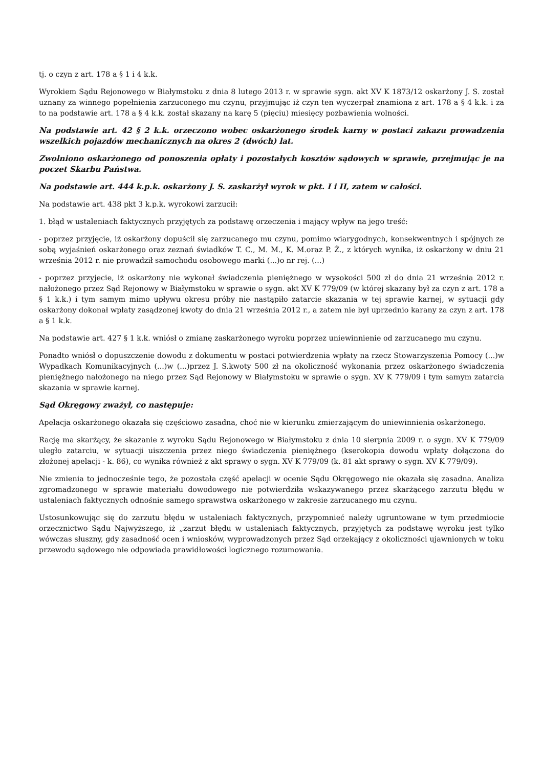tj. o czyn z art. 178 a § 1 i 4 k.k.
Wyrokiem Sądu Rejonowego w Białymstoku z dnia 8 lutego 2013 r. w sprawie sygn. akt XV K 1873/12 oskarżony J. S. został uznany za winnego popełnienia zarzuconego mu czynu, przyjmując iż czyn ten wyczerpał znamiona z art. 178 a § 4 k.k. i za to na podstawie art. 178 a § 4 k.k. został skazany na karę 5 (pięciu) miesięcy pozbawienia wolności.
Na podstawie art. 42 § 2 k.k. orzeczono wobec oskarżonego środek karny w postaci zakazu prowadzenia wszelkich pojazdów mechanicznych na okres 2 (dwóch) lat.
Zwolniono oskarżonego od ponoszenia opłaty i pozostałych kosztów sądowych w sprawie, przejmując je na poczet Skarbu Państwa.
Na podstawie art. 444 k.p.k. oskarżony J. S. zaskarżył wyrok w pkt. I i II, zatem w całości.
Na podstawie art. 438 pkt 3 k.p.k. wyrokowi zarzucił:
1. błąd w ustaleniach faktycznych przyjętych za podstawę orzeczenia i mający wpływ na jego treść:
- poprzez przyjęcie, iż oskarżony dopuścił się zarzucanego mu czynu, pomimo wiarygodnych, konsekwentnych i spójnych ze sobą wyjaśnień oskarżonego oraz zeznań świadków T. C., M. M., K. M.oraz P. Ż., z których wynika, iż oskarżony w dniu 21 września 2012 r. nie prowadził samochodu osobowego marki (...)o nr rej. (...)
- poprzez przyjecie, iż oskarżony nie wykonał świadczenia pieniężnego w wysokości 500 zł do dnia 21 września 2012 r. nałożonego przez Sąd Rejonowy w Białymstoku w sprawie o sygn. akt XV K 779/09 (w której skazany był za czyn z art. 178 a § 1 k.k.) i tym samym mimo upływu okresu próby nie nastąpiło zatarcie skazania w tej sprawie karnej, w sytuacji gdy oskarżony dokonał wpłaty zasądzonej kwoty do dnia 21 września 2012 r., a zatem nie był uprzednio karany za czyn z art. 178 a § 1 k.k.
Na podstawie art. 427 § 1 k.k. wniósł o zmianę zaskarżonego wyroku poprzez uniewinnienie od zarzucanego mu czynu.
Ponadto wniósł o dopuszczenie dowodu z dokumentu w postaci potwierdzenia wpłaty na rzecz Stowarzyszenia Pomocy (...)w Wypadkach Komunikacyjnych (...)w (...)przez J. S.kwoty 500 zł na okoliczność wykonania przez oskarżonego świadczenia pieniężnego nałożonego na niego przez Sąd Rejonowy w Białymstoku w sprawie o sygn. XV K 779/09 i tym samym zatarcia skazania w sprawie karnej.
Sąd Okręgowy zważył, co następuje:
Apelacja oskarżonego okazała się częściowo zasadna, choć nie w kierunku zmierzającym do uniewinnienia oskarżonego.
Rację ma skarżący, że skazanie z wyroku Sądu Rejonowego w Białymstoku z dnia 10 sierpnia 2009 r. o sygn. XV K 779/09 uległo zatarciu, w sytuacji uiszczenia przez niego świadczenia pieniężnego (kserokopia dowodu wpłaty dołączona do złożonej apelacji - k. 86), co wynika również z akt sprawy o sygn. XV K 779/09 (k. 81 akt sprawy o sygn. XV K 779/09).
Nie zmienia to jednocześnie tego, że pozostała część apelacji w ocenie Sądu Okręgowego nie okazała się zasadna. Analiza zgromadzonego w sprawie materiału dowodowego nie potwierdziła wskazywanego przez skarżącego zarzutu błędu w ustaleniach faktycznych odnośnie samego sprawstwa oskarżonego w zakresie zarzucanego mu czynu.
Ustosunkowując się do zarzutu błędu w ustaleniach faktycznych, przypomnieć należy ugruntowane w tym przedmiocie orzecznictwo Sądu Najwyższego, iż „zarzut błędu w ustaleniach faktycznych, przyjętych za podstawę wyroku jest tylko wówczas słuszny, gdy zasadność ocen i wniosków, wyprowadzonych przez Sąd orzekający z okoliczności ujawnionych w toku przewodu sądowego nie odpowiada prawidłowości logicznego rozumowania.